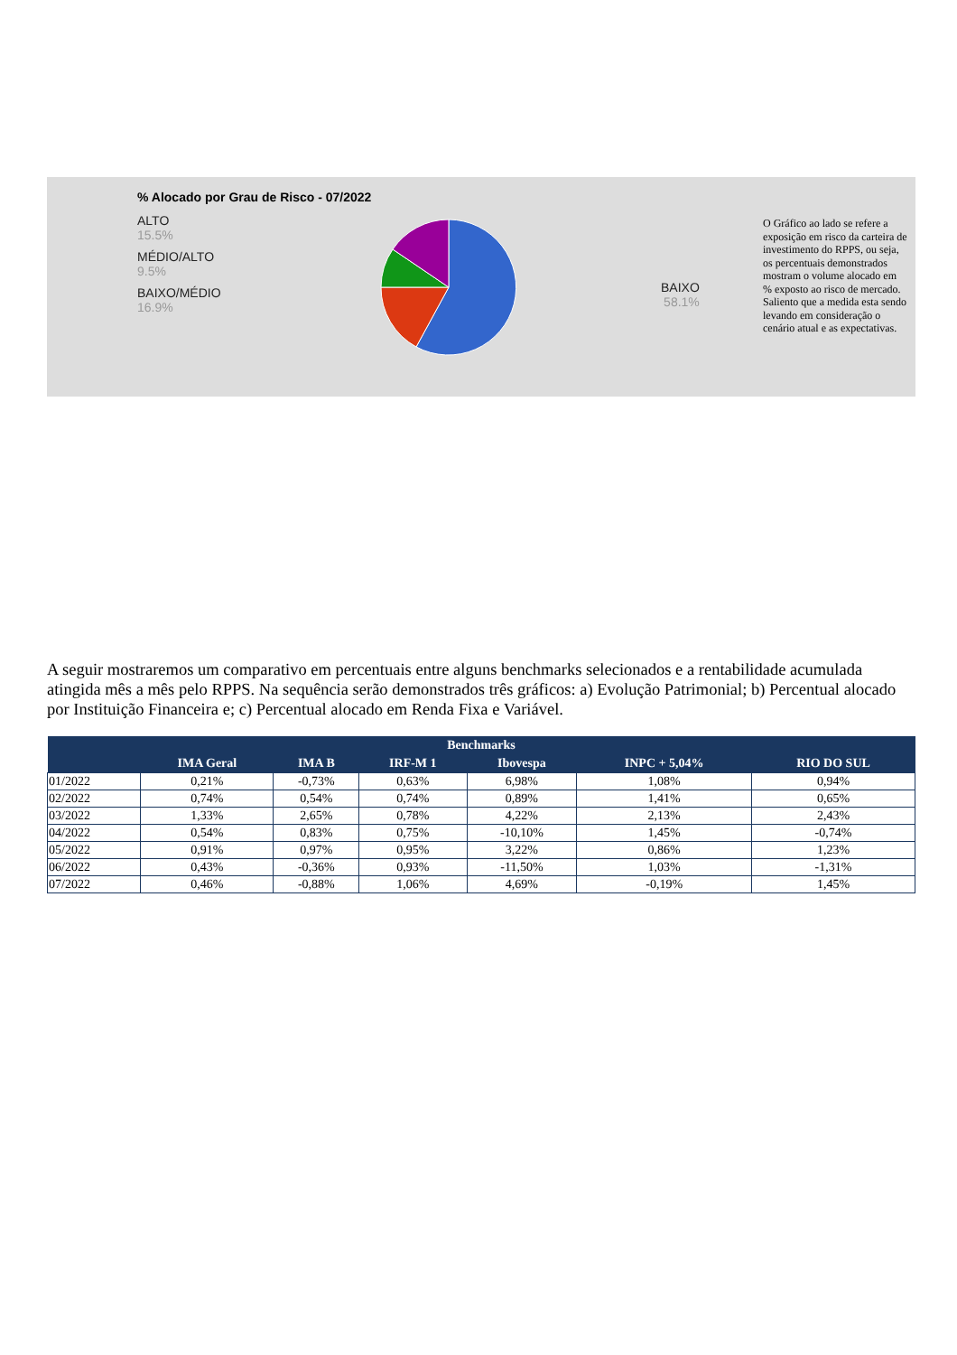% Alocado por Grau de Risco - 07/2022
ALTO
15.5%
MÉDIO/ALTO
9.5%
BAIXO/MÉDIO
16.9%
BAIXO
58.1%
O Gráfico ao lado se refere a exposição em risco da carteira de investimento do RPPS, ou seja, os percentuais demonstrados mostram o volume alocado em % exposto ao risco de mercado. Saliento que a medida esta sendo levando em consideração o cenário atual e as expectativas.
A seguir mostraremos um comparativo em percentuais entre alguns benchmarks selecionados e a rentabilidade acumulada atingida mês a mês pelo RPPS. Na sequência serão demonstrados três gráficos: a) Evolução Patrimonial; b) Percentual alocado por Instituição Financeira e; c) Percentual alocado em Renda Fixa e Variável.
| Benchmarks | | | | | | |
| --- | --- | --- | --- | --- | --- | --- |
| | IMA Geral | IMA B | IRF-M 1 | Ibovespa | INPC + 5,04% | RIO DO SUL |
| 01/2022 | 0,21% | -0,73% | 0,63% | 6,98% | 1,08% | 0,94% |
| 02/2022 | 0,74% | 0,54% | 0,74% | 0,89% | 1,41% | 0,65% |
| 03/2022 | 1,33% | 2,65% | 0,78% | 4,22% | 2,13% | 2,43% |
| 04/2022 | 0,54% | 0,83% | 0,75% | -10,10% | 1,45% | -0,74% |
| 05/2022 | 0,91% | 0,97% | 0,95% | 3,22% | 0,86% | 1,23% |
| 06/2022 | 0,43% | -0,36% | 0,93% | -11,50% | 1,03% | -1,31% |
| 07/2022 | 0,46% | -0,88% | 1,06% | 4,69% | -0,19% | 1,45% |